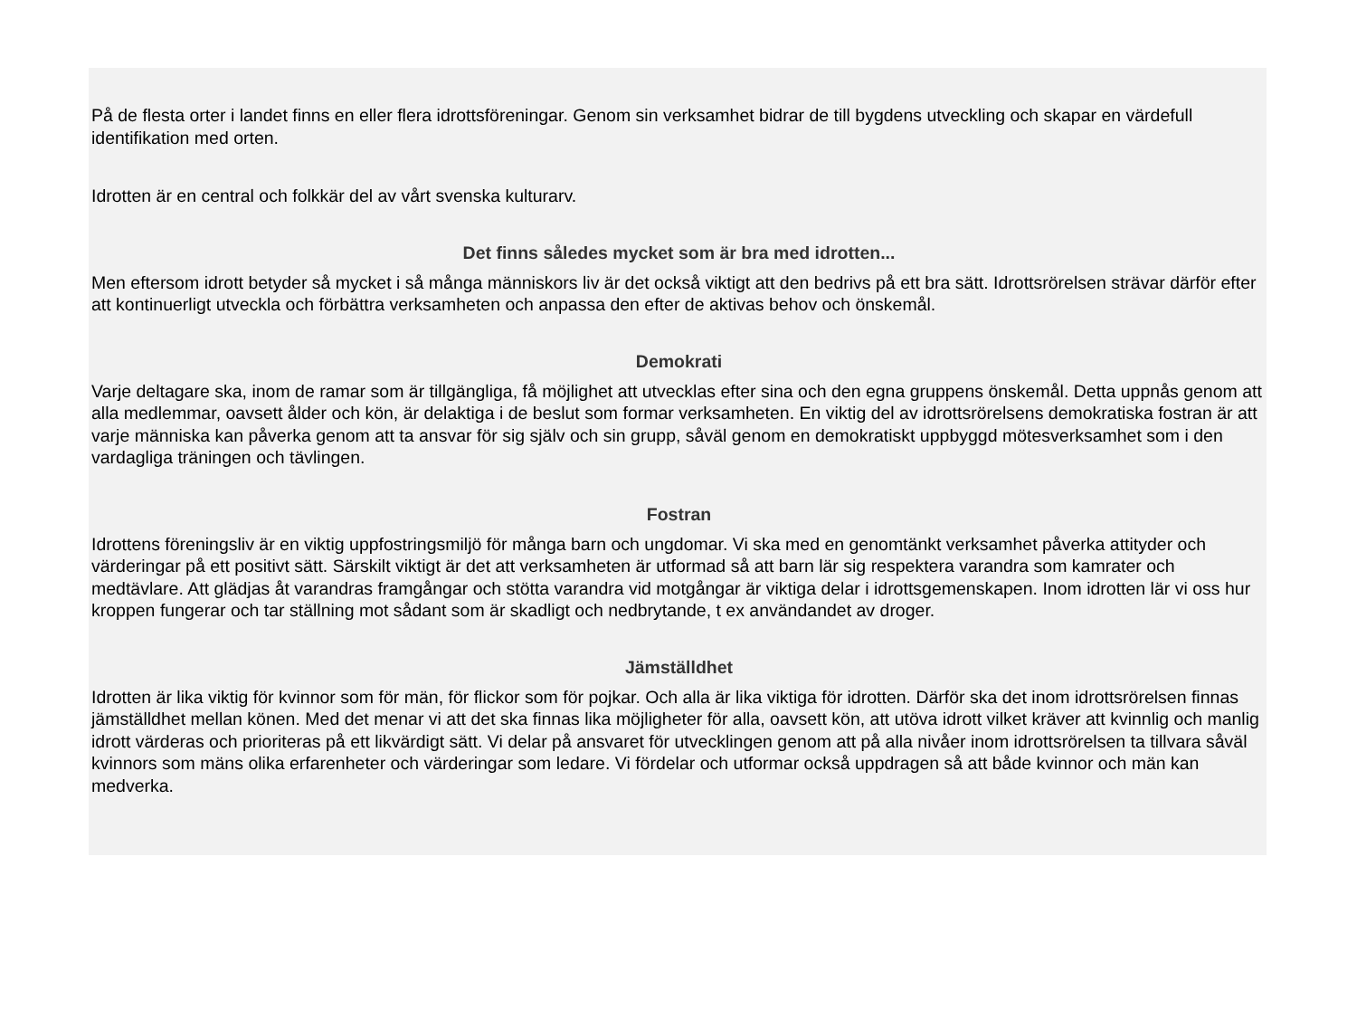På de flesta orter i landet finns en eller flera idrottsföreningar. Genom sin verksamhet bidrar de till bygdens utveckling och skapar en värdefull identifikation med orten.
Idrotten är en central och folkkär del av vårt svenska kulturarv.
Det finns således mycket som är bra med idrotten...
Men eftersom idrott betyder så mycket i så många människors liv är det också viktigt att den bedrivs på ett bra sätt. Idrottsrörelsen strävar därför efter att kontinuerligt utveckla och förbättra verksamheten och anpassa den efter de aktivas behov och önskemål.
Demokrati
Varje deltagare ska, inom de ramar som är tillgängliga, få möjlighet att utvecklas efter sina och den egna gruppens önskemål. Detta uppnås genom att alla medlemmar, oavsett ålder och kön, är delaktiga i de beslut som formar verksamheten. En viktig del av idrottsrörelsens demokratiska fostran är att varje människa kan påverka genom att ta ansvar för sig själv och sin grupp, såväl genom en demokratiskt uppbyggd mötesverksamhet som i den vardagliga träningen och tävlingen.
Fostran
Idrottens föreningsliv är en viktig uppfostringsmiljö för många barn och ungdomar. Vi ska med en genomtänkt verksamhet påverka attityder och värderingar på ett positivt sätt. Särskilt viktigt är det att verksamheten är utformad så att barn lär sig respektera varandra som kamrater och medtävlare. Att glädjas åt varandras framgångar och stötta varandra vid motgångar är viktiga delar i idrottsgemenskapen. Inom idrotten lär vi oss hur kroppen fungerar och tar ställning mot sådant som är skadligt och nedbrytande, t ex användandet av droger.
Jämställdhet
Idrotten är lika viktig för kvinnor som för män, för flickor som för pojkar. Och alla är lika viktiga för idrotten. Därför ska det inom idrottsrörelsen finnas jämställdhet mellan könen. Med det menar vi att det ska finnas lika möjligheter för alla, oavsett kön, att utöva idrott vilket kräver att kvinnlig och manlig idrott värderas och prioriteras på ett likvärdigt sätt. Vi delar på ansvaret för utvecklingen genom att på alla nivåer inom idrottsrörelsen ta tillvara såväl kvinnors som mäns olika erfarenheter och värderingar som ledare. Vi fördelar och utformar också uppdragen så att både kvinnor och män kan medverka.